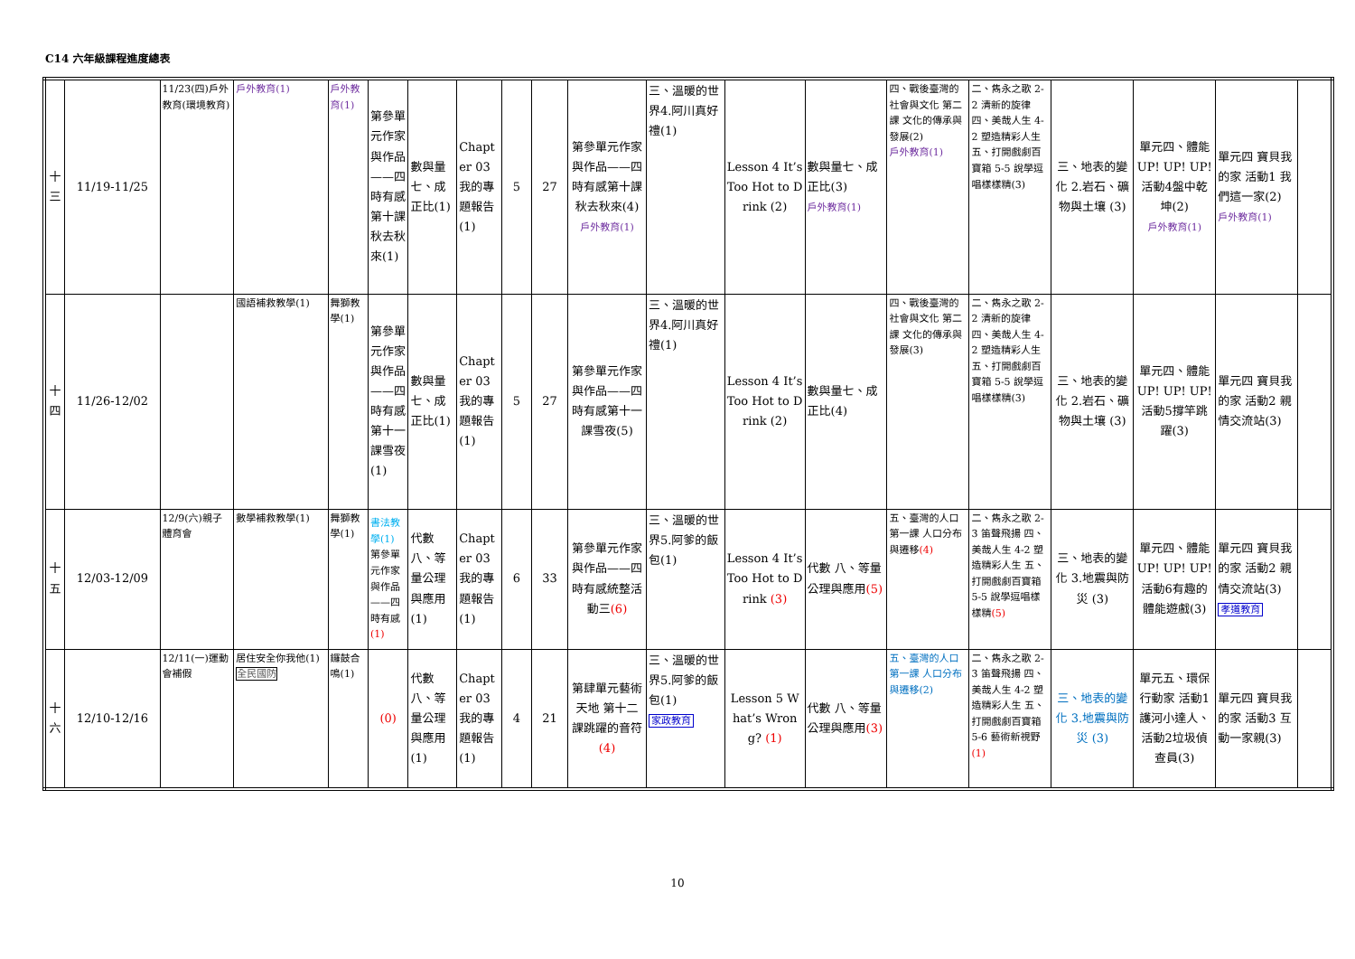C14 六年級課程進度總表
| 十三 | 11/19-11/25 | 11/23(四)戶外教育(環境教育) | 戶外教育(1) | 戶外教育(1) | 第參單元作家與作品——四時有感第十課秋去秋來(1) | 數與量七、成正比(1) | Chapter 03我的專題報告(1) | 5 | 27 | 第參單元作家與作品——四時有感第十課秋去秋來(4) 戶外教育(1) | 三、溫暖的世界4.阿川真好禮(1) | Lesson 4 It’s Too Hot to Drink (2) | 數與量七、成正比(3) 戶外教育(1) | 四、戰後臺灣的社會與文化 第二課 文化的傳承與發展(2) 戶外教育(1) | 二、雋永之歌 2-2 清新的旋律 四、美哉人生 4-2 塑造精彩人生 五、打開戲劇百寶箱 5-5 說學逗唱樣樣精(3) | 三、地表的變化 2.岩石、礦物與土壤 (3) | 單元四、體能UP! UP! UP! 活動4盤中乾坤(2) 戶外教育(1) | 單元四 寶貝我的家 活動1 我們這一家(2) 戶外教育(1) | |
| 十四 | 11/26-12/02 | | 國語補救教學(1) | 舞獅教學(1) | 第參單元作家與作品——四時有感第十一課雪夜(1) | 數與量七、成正比(1) | Chapter 03我的專題報告(1) | 5 | 27 | 第參單元作家與作品——四時有感第十一課雪夜(5) | 三、溫暖的世界4.阿川真好禮(1) | Lesson 4 It’s Too Hot to Drink (2) | 數與量七、成正比(4) | 四、戰後臺灣的社會與文化 第二課 文化的傳承與發展(3) | 二、雋永之歌 2-2 清新的旋律 四、美哉人生 4-2 塑造精彩人生 五、打開戲劇百寶箱 5-5 說學逗唱樣樣精(3) | 三、地表的變化 2.岩石、礦物與土壤 (3) | 單元四、體能UP! UP! UP! 活動5撐竿跳躍(3) | 單元四 寶貝我的家 活動2 親情交流站(3) | |
| 十五 | 12/03-12/09 | 12/9(六)親子體育會 | 數學補救教學(1) | 舞獅教學(1) | 書法教學(1) 第參單元作家與作品——四時有感 (1) | 代數 八、等量公理與應用(1) | Chapter 03我的專題報告(1) | 6 | 33 | 第參單元作家與作品——四時有感統整活動三 (6) | 三、溫暖的世界5.阿爹的飯包(1) | Lesson 4 It’s Too Hot to Drink (3) | 代數 八、等量公理與應用 (5) | 五、臺灣的人口 第一課 人口分布與遷移 (4) | 二、雋永之歌 2-3 笛聲飛揚 四、美哉人生 4-2 塑造精彩人生 五、打開戲劇百寶箱 5-5 說學逗唱樣樣精 (5) | 三、地表的變化 3.地震與防災 (3) | 單元四、體能UP! UP! UP! 活動6有趣的體能遊戲(3) | 單元四 寶貝我的家 活動2 親情交流站(3) 孝道教育 | |
| 十六 | 12/10-12/16 | 12/11(一)運動會補假 | 居住安全你我他(1) 全民國防 | 鑼鼓合鳴(1) | (0) | 代數 八、等量公理與應用(1) | Chapter 03我的專題報告(1) | 4 | 21 | 第肆單元藝術天地 第十二課跳躍的音符 (4) | 三、溫暖的世界5.阿爹的飯包(1) 家政教育 | Lesson 5 What’s Wrong? (1) | 代數 八、等量公理與應用 (3) | 五、臺灣的人口 第一課 人口分布與遷移(2) | 二、雋永之歌 2-3 笛聲飛揚 四、美哉人生 4-2 塑造精彩人生 五、打開戲劇百寶箱 5-6 藝術新視野 (1) | 三、地表的變化 3.地震與防災 (3) | 單元五、環保行動家 活動1護河小達人、活動2垃圾偵查員(3) | 單元四 寶貝我的家 活動3 互動一家親(3) | |
10